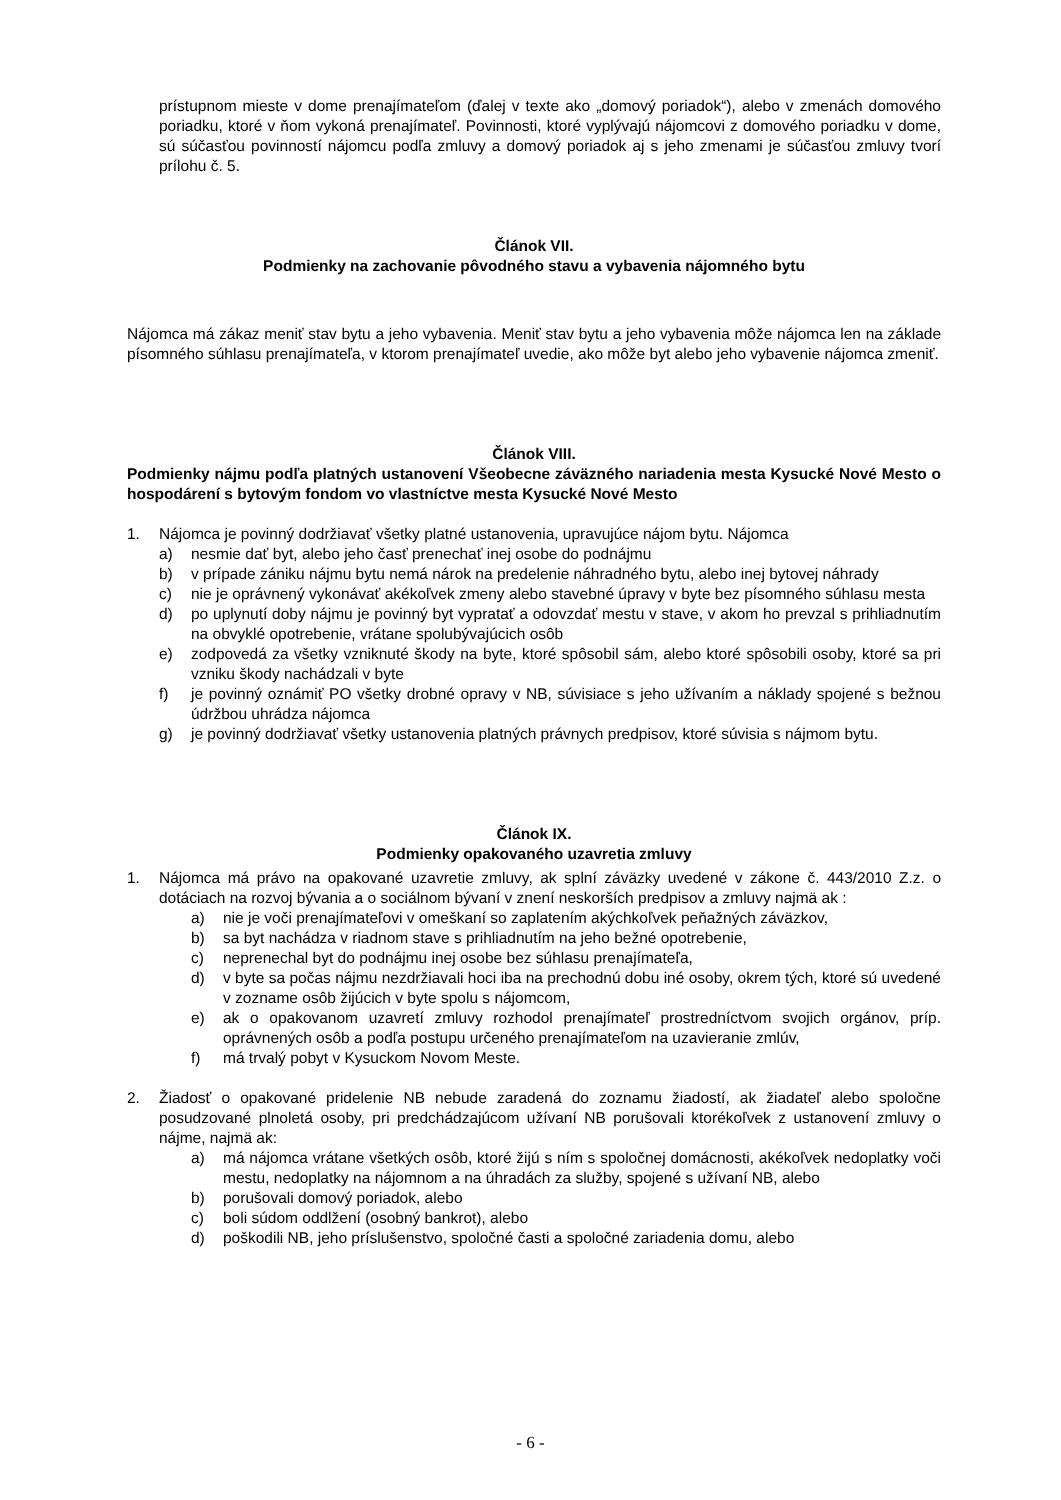prístupnom mieste v dome prenajímateľom (ďalej v texte ako „domový poriadok“), alebo v zmenách domového poriadku, ktoré v ňom vykoná prenajímateľ. Povinnosti, ktoré vyplývajú nájomcovi z domového poriadku v dome, sú súčasťou povinností nájomcu podľa zmluvy a domový poriadok aj s jeho zmenami je súčasťou zmluvy tvorí prílohu č. 5.
Článok VII.
Podmienky na zachovanie pôvodného stavu a vybavenia nájomného bytu
Nájomca má zákaz meniť stav bytu a jeho vybavenia. Meniť stav bytu a jeho vybavenia môže nájomca len na základe písomného súhlasu prenajímateľa, v ktorom prenajímateľ uvedie, ako môže byt alebo jeho vybavenie nájomca zmeniť.
Článok VIII.
Podmienky nájmu podľa platných ustanovení Všeobecne záväzného nariadenia mesta Kysucké Nové Mesto o hospodárení s bytovým fondom vo vlastníctve mesta Kysucké Nové Mesto
1. Nájomca je povinný dodržiavať všetky platné ustanovenia, upravujúce nájom bytu. Nájomca
a) nesmie dať byt, alebo jeho časť prenechať inej osobe do podnájmu
b) v prípade zániku nájmu bytu nemá nárok na predelenie náhradného bytu, alebo inej bytovej náhrady
c) nie je oprávnený vykonávať akékoľvek zmeny alebo stavebné úpravy v byte bez písomného súhlasu mesta
d) po uplynutí doby nájmu je povinný byt vypratať a odovzdať mestu v stave, v akom ho prevzal s prihliadnutím na obvyklé opotrebenie, vrátane spolubývajúcich osôb
e) zodpovedá za všetky vzniknuté škody na byte, ktoré spôsobil sám, alebo ktoré spôsobili osoby, ktoré sa pri vzniku škody nachádzali v byte
f) je povinný oznámiť PO všetky drobné opravy v NB, súvisiace s jeho užívaním a náklady spojené s bežnou údržbou uhrádza nájomca
g) je povinný dodržiavať všetky ustanovenia platných právnych predpisov, ktoré súvisia s nájmom bytu.
Článok IX.
Podmienky opakovaného uzavretia zmluvy
1. Nájomca má právo na opakované uzavretie zmluvy, ak splní záväzky uvedené v zákone č. 443/2010 Z.z. o dotáciach na rozvoj bývania a o sociálnom bývaní v znení neskorších predpisov a zmluvy najmä ak :
a) nie je voči prenajímateľovi v omeškaní so zaplatením akýchkoľvek peňažných záväzkov,
b) sa byt nachádza v riadnom stave s prihliadnutím na jeho bežné opotrebenie,
c) neprenechal byt do podnájmu inej osobe bez súhlasu prenajímateľa,
d) v byte sa počas nájmu nezdržiavali hoci iba na prechodnú dobu iné osoby, okrem tých, ktoré sú uvedené v zozname osôb žijúcich v byte spolu s nájomcom,
e) ak o opakovanom uzavretí zmluvy rozhodol prenajímateľ prostredníctvom svojich orgánov, príp. oprávnených osôb a podľa postupu určeného prenajímateľom na uzavieranie zmlúv,
f) má trvalý pobyt v Kysuckom Novom Meste.
2. Žiadosť o opakované pridelenie NB nebude zaradená do zoznamu žiadostí, ak žiadateľ alebo spoločne posudzované plnoletá osoby, pri predchádzajúcom užívaní NB porušovali ktorékoľvek z ustanovení zmluvy o nájme, najmä ak:
a) má nájomca vrátane všetkých osôb, ktoré žijú s ním s spoločnej domácnosti, akékoľvek nedoplatky voči mestu, nedoplatky na nájomnom a na úhradách za služby, spojené s užívaní NB, alebo
b) porušovali domový poriadok, alebo
c) boli súdom oddlžení (osobný bankrot), alebo
d) poškodili NB, jeho príslušenstvo, spoločné časti a spoločné zariadenia domu, alebo
- 6 -